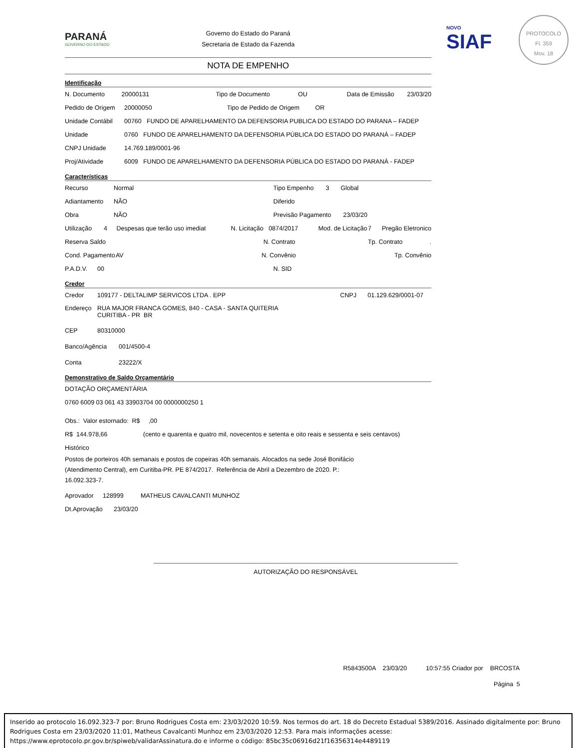NOVO
SIAF
PROTOCOLO
Fl. 359
Mov. 18
PARANÁ
GOVERNO DO ESTADO
Governo do Estado do Paraná
Secretaria de Estado da Fazenda
NOTA DE EMPENHO
Identificação
N. Documento 20000131 Tipo de Documento OU Data de Emissão 23/03/20
Pedido de Origem 20000050 Tipo de Pedido de Origem OR
Unidade Contábil 00760 FUNDO DE APARELHAMENTO DA DEFENSORIA PUBLICA DO ESTADO DO PARANA – FADEP
Unidade 0760 FUNDO DE APARELHAMENTO DA DEFENSORIA PÚBLICA DO ESTADO DO PARANÁ – FADEP
CNPJ Unidade 14.769.189/0001-96
Proj/Atividade 6009 FUNDO DE APARELHAMENTO DA DEFENSORIA PÚBLICA DO ESTADO DO PARANÁ - FADEP
Características
Recurso Normal Tipo Empenho 3 Global
Adiantamento NÃO Diferido
Obra NÃO Previsão Pagamento 23/03/20
Utilização 4 Despesas que terão uso imediat N. Licitação 0874/2017 Mod. de Licitação 7 Pregão Eletronico
Reserva Saldo N. Contrato Tp. Contrato.
Cond. Pagamento AV N. Convênio Tp. Convênio
P.A.D.V. 00 N. SID
Credor
Credor 109177 - DELTALIMP SERVICOS LTDA . EPP CNPJ 01.129.629/0001-07
Endereço RUA MAJOR FRANCA GOMES, 840 - CASA - SANTA QUITERIA
CURITIBA - PR BR
CEP 80310000
Banco/Agência 001/4500-4
Conta 23222/X
Demonstrativo de Saldo Orçamentário
DOTAÇÃO ORÇAMENTÁRIA
0760 6009 03 061 43 33903704 00 0000000250 1
Obs.: Valor estornado: R$ ,00
R$ 144.978,66 (cento e quarenta e quatro mil, novecentos e setenta e oito reais e sessenta e seis centavos)
Histórico
Postos de porteiros 40h semanais e postos de copeiras 40h semanais. Alocados na sede José Bonifácio
(Atendimento Central), em Curitiba-PR. PE 874/2017. Referência de Abril a Dezembro de 2020. P.:
16.092.323-7.
Aprovador 128999 MATHEUS CAVALCANTI MUNHOZ
Dt.Aprovação 23/03/20
AUTORIZAÇÃO DO RESPONSÁVEL
R5843500A 23/03/20 10:57:55 Criador por BRCOSTA
Página 5
Inserido ao protocolo 16.092.323-7 por: Bruno Rodrigues Costa em: 23/03/2020 10:59. Nos termos do art. 18 do Decreto Estadual 5389/2016. Assinado digitalmente por: Bruno Rodrigues Costa em 23/03/2020 11:01, Matheus Cavalcanti Munhoz em 23/03/2020 12:53. Para mais informações acesse: https://www.eprotocolo.pr.gov.br/spiweb/validarAssinatura.do e informe o código: 85bc35c06916d21f16356314e4489119